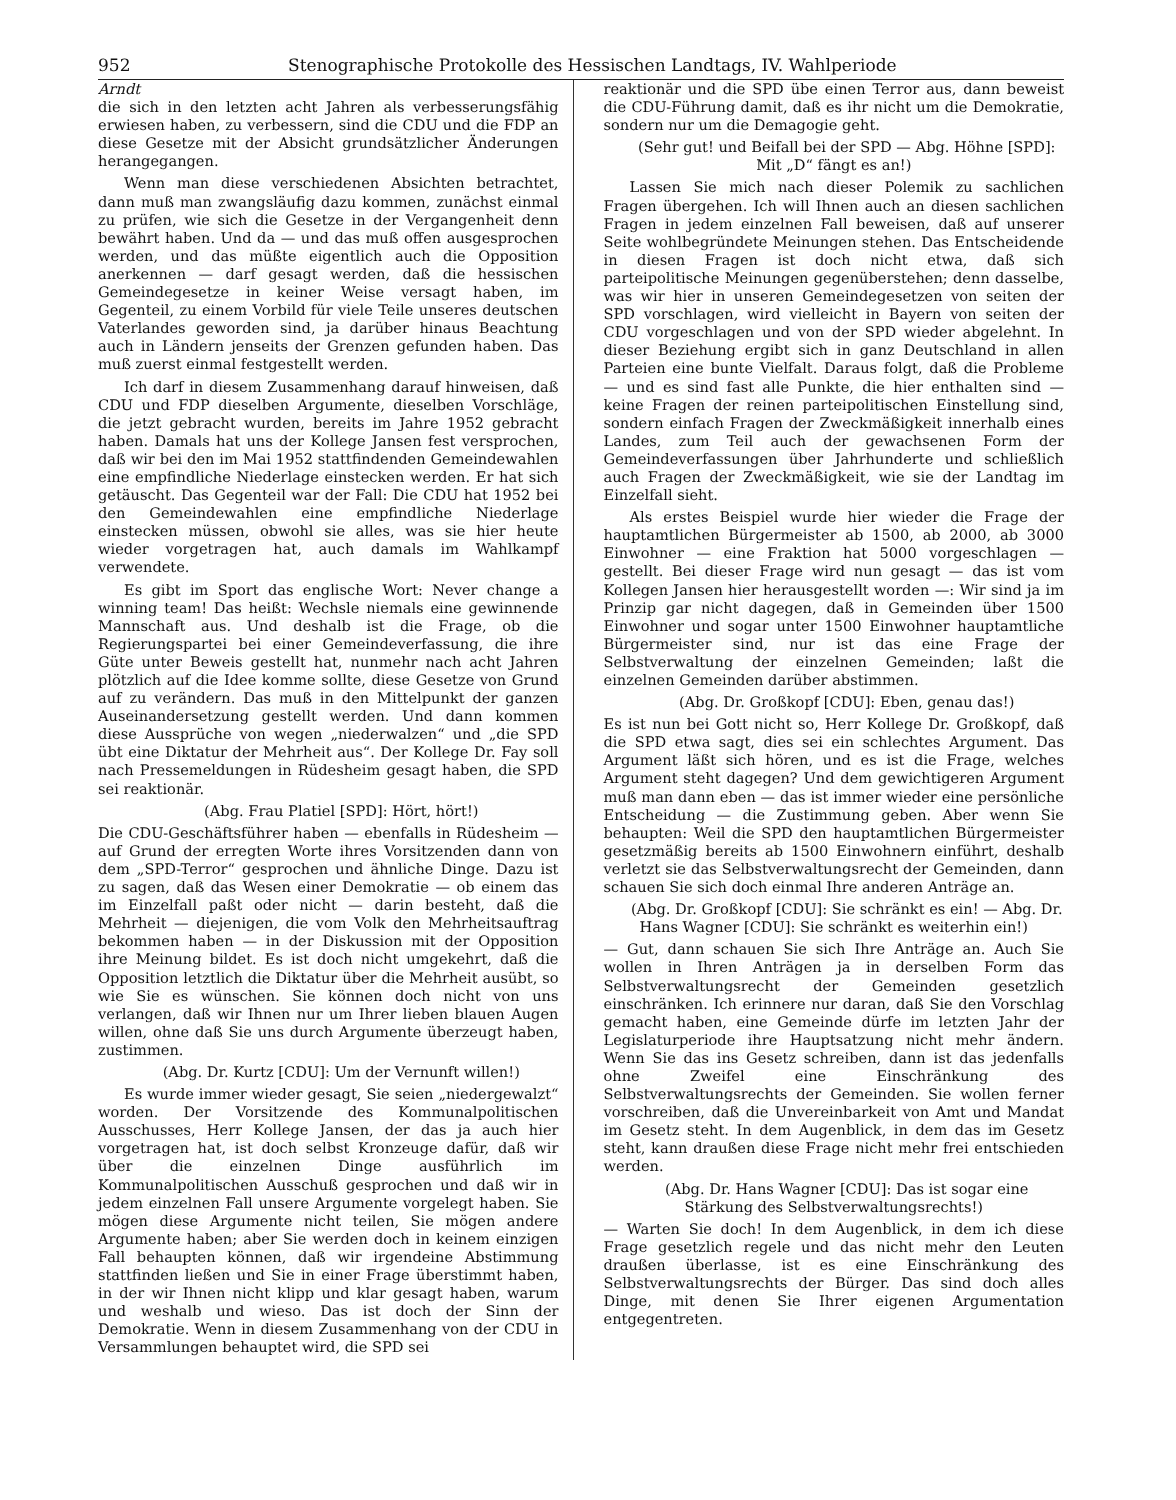952 Stenographische Protokolle des Hessischen Landtags, IV. Wahlperiode
Arndt
die sich in den letzten acht Jahren als verbesserungsfähig erwiesen haben, zu verbessern, sind die CDU und die FDP an diese Gesetze mit der Absicht grundsätzlicher Änderungen herangegangen.
Wenn man diese verschiedenen Absichten betrachtet, dann muß man zwangsläufig dazu kommen, zunächst einmal zu prüfen, wie sich die Gesetze in der Vergangenheit denn bewährt haben. Und da — und das muß offen ausgesprochen werden, und das müßte eigentlich auch die Opposition anerkennen — darf gesagt werden, daß die hessischen Gemeindegesetze in keiner Weise versagt haben, im Gegenteil, zu einem Vorbild für viele Teile unseres deutschen Vaterlandes geworden sind, ja darüber hinaus Beachtung auch in Ländern jenseits der Grenzen gefunden haben. Das muß zuerst einmal festgestellt werden.
Ich darf in diesem Zusammenhang darauf hinweisen, daß CDU und FDP dieselben Argumente, dieselben Vorschläge, die jetzt gebracht wurden, bereits im Jahre 1952 gebracht haben. Damals hat uns der Kollege Jansen fest versprochen, daß wir bei den im Mai 1952 stattfindenden Gemeindewahlen eine empfindliche Niederlage einstecken werden. Er hat sich getäuscht. Das Gegenteil war der Fall: Die CDU hat 1952 bei den Gemeindewahlen eine empfindliche Niederlage einstecken müssen, obwohl sie alles, was sie hier heute wieder vorgetragen hat, auch damals im Wahlkampf verwendete.
Es gibt im Sport das englische Wort: Never change a winning team! Das heißt: Wechsle niemals eine gewinnende Mannschaft aus. Und deshalb ist die Frage, ob die Regierungspartei bei einer Gemeindeverfassung, die ihre Güte unter Beweis gestellt hat, nunmehr nach acht Jahren plötzlich auf die Idee komme sollte, diese Gesetze von Grund auf zu verändern. Das muß in den Mittelpunkt der ganzen Auseinandersetzung gestellt werden. Und dann kommen diese Aussprüche von wegen „niederwalzen“ und „die SPD übt eine Diktatur der Mehrheit aus“. Der Kollege Dr. Fay soll nach Pressemeldungen in Rüdesheim gesagt haben, die SPD sei reaktionär.
(Abg. Frau Platiel [SPD]: Hört, hört!)
Die CDU-Geschäftsführer haben — ebenfalls in Rüdesheim — auf Grund der erregten Worte ihres Vorsitzenden dann von dem „SPD-Terror“ gesprochen und ähnliche Dinge. Dazu ist zu sagen, daß das Wesen einer Demokratie — ob einem das im Einzelfall paßt oder nicht — darin besteht, daß die Mehrheit — diejenigen, die vom Volk den Mehrheitsauftrag bekommen haben — in der Diskussion mit der Opposition ihre Meinung bildet. Es ist doch nicht umgekehrt, daß die Opposition letztlich die Diktatur über die Mehrheit ausübt, so wie Sie es wünschen. Sie können doch nicht von uns verlangen, daß wir Ihnen nur um Ihrer lieben blauen Augen willen, ohne daß Sie uns durch Argumente überzeugt haben, zustimmen.
(Abg. Dr. Kurtz [CDU]: Um der Vernunft willen!)
Es wurde immer wieder gesagt, Sie seien „niedergewalzt“ worden. Der Vorsitzende des Kommunalpolitischen Ausschusses, Herr Kollege Jansen, der das ja auch hier vorgetragen hat, ist doch selbst Kronzeuge dafür, daß wir über die einzelnen Dinge ausführlich im Kommunalpolitischen Ausschuß gesprochen und daß wir in jedem einzelnen Fall unsere Argumente vorgelegt haben. Sie mögen diese Argumente nicht teilen, Sie mögen andere Argumente haben; aber Sie werden doch in keinem einzigen Fall behaupten können, daß wir irgendeine Abstimmung stattfinden ließen und Sie in einer Frage überstimmt haben, in der wir Ihnen nicht klipp und klar gesagt haben, warum und weshalb und wieso. Das ist doch der Sinn der Demokratie. Wenn in diesem Zusammenhang von der CDU in Versammlungen behauptet wird, die SPD sei
reaktionär und die SPD übe einen Terror aus, dann beweist die CDU-Führung damit, daß es ihr nicht um die Demokratie, sondern nur um die Demagogie geht.
(Sehr gut! und Beifall bei der SPD — Abg. Höhne [SPD]: Mit „D“ fängt es an!)
Lassen Sie mich nach dieser Polemik zu sachlichen Fragen übergehen. Ich will Ihnen auch an diesen sachlichen Fragen in jedem einzelnen Fall beweisen, daß auf unserer Seite wohlbegründete Meinungen stehen. Das Entscheidende in diesen Fragen ist doch nicht etwa, daß sich parteipolitische Meinungen gegenüberstehen; denn dasselbe, was wir hier in unseren Gemeindegesetzen von seiten der SPD vorschlagen, wird vielleicht in Bayern von seiten der CDU vorgeschlagen und von der SPD wieder abgelehnt. In dieser Beziehung ergibt sich in ganz Deutschland in allen Parteien eine bunte Vielfalt. Daraus folgt, daß die Probleme — und es sind fast alle Punkte, die hier enthalten sind — keine Fragen der reinen parteipolitischen Einstellung sind, sondern einfach Fragen der Zweckmäßigkeit innerhalb eines Landes, zum Teil auch der gewachsenen Form der Gemeindeverfassungen über Jahrhunderte und schließlich auch Fragen der Zweckmäßigkeit, wie sie der Landtag im Einzelfall sieht.
Als erstes Beispiel wurde hier wieder die Frage der hauptamtlichen Bürgermeister ab 1500, ab 2000, ab 3000 Einwohner — eine Fraktion hat 5000 vorgeschlagen — gestellt. Bei dieser Frage wird nun gesagt — das ist vom Kollegen Jansen hier herausgestellt worden —: Wir sind ja im Prinzip gar nicht dagegen, daß in Gemeinden über 1500 Einwohner und sogar unter 1500 Einwohner hauptamtliche Bürgermeister sind, nur ist das eine Frage der Selbstverwaltung der einzelnen Gemeinden; laßt die einzelnen Gemeinden darüber abstimmen.
(Abg. Dr. Großkopf [CDU]: Eben, genau das!)
Es ist nun bei Gott nicht so, Herr Kollege Dr. Großkopf, daß die SPD etwa sagt, dies sei ein schlechtes Argument. Das Argument läßt sich hören, und es ist die Frage, welches Argument steht dagegen? Und dem gewichtigeren Argument muß man dann eben — das ist immer wieder eine persönliche Entscheidung — die Zustimmung geben. Aber wenn Sie behaupten: Weil die SPD den hauptamtlichen Bürgermeister gesetzmäßig bereits ab 1500 Einwohnern einführt, deshalb verletzt sie das Selbstverwaltungsrecht der Gemeinden, dann schauen Sie sich doch einmal Ihre anderen Anträge an.
(Abg. Dr. Großkopf [CDU]: Sie schränkt es ein! — Abg. Dr. Hans Wagner [CDU]: Sie schränkt es weiterhin ein!)
— Gut, dann schauen Sie sich Ihre Anträge an. Auch Sie wollen in Ihren Anträgen ja in derselben Form das Selbstverwaltungsrecht der Gemeinden gesetzlich einschränken. Ich erinnere nur daran, daß Sie den Vorschlag gemacht haben, eine Gemeinde dürfe im letzten Jahr der Legislaturperiode ihre Hauptsatzung nicht mehr ändern. Wenn Sie das ins Gesetz schreiben, dann ist das jedenfalls ohne Zweifel eine Einschränkung des Selbstverwaltungsrechts der Gemeinden. Sie wollen ferner vorschreiben, daß die Unvereinbarkeit von Amt und Mandat im Gesetz steht. In dem Augenblick, in dem das im Gesetz steht, kann draußen diese Frage nicht mehr frei entschieden werden.
(Abg. Dr. Hans Wagner [CDU]: Das ist sogar eine Stärkung des Selbstverwaltungsrechts!)
— Warten Sie doch! In dem Augenblick, in dem ich diese Frage gesetzlich regele und das nicht mehr den Leuten draußen überlasse, ist es eine Einschränkung des Selbstverwaltungsrechts der Bürger. Das sind doch alles Dinge, mit denen Sie Ihrer eigenen Argumentation entgegentreten.